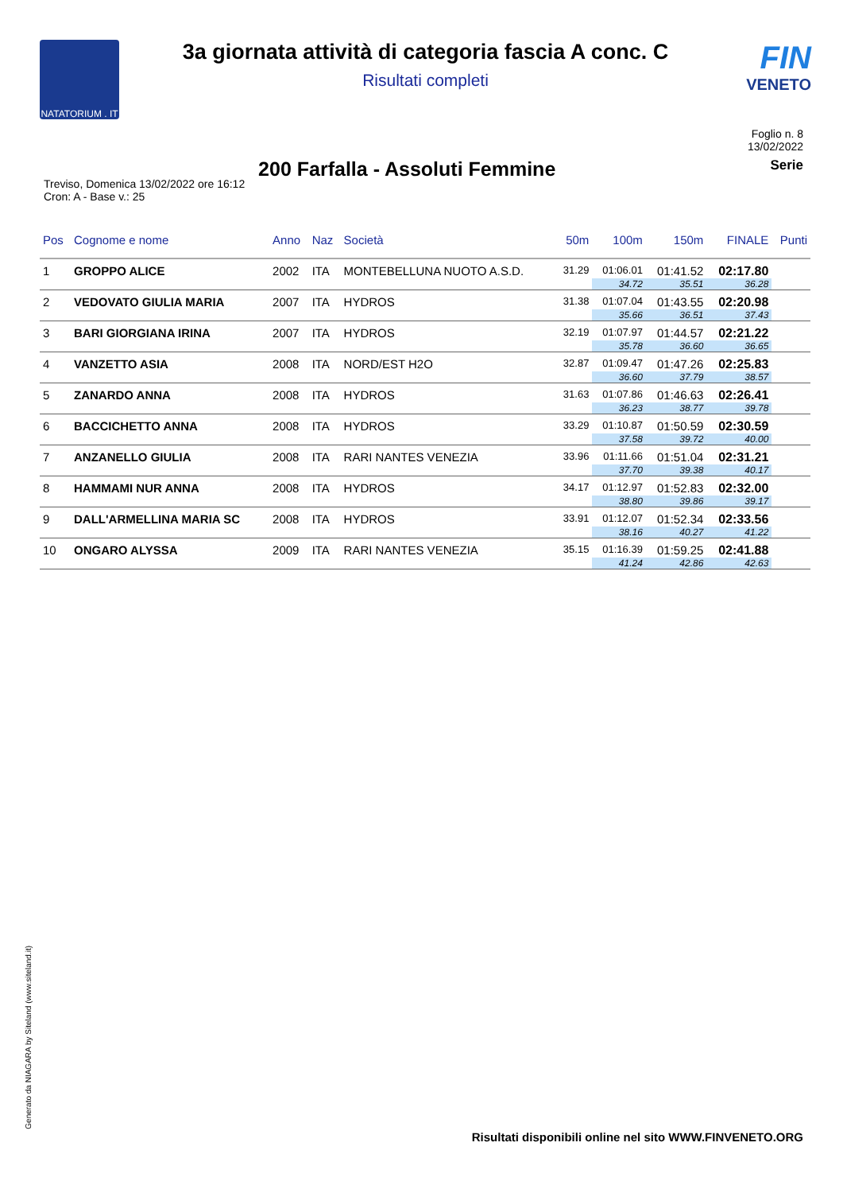NATATORIUM . IT
3a giornata attività di categoria fascia A conc. C
Risultati completi
FIN
VENETO
Foglio n. 8
13/02/2022
200 Farfalla - Assoluti Femmine
Serie
Treviso, Domenica 13/02/2022 ore 16:12
Cron: A - Base v.: 25
| Pos | Cognome e nome | Anno | Naz | Società | 50m | 100m | 150m | FINALE | Punti |
| --- | --- | --- | --- | --- | --- | --- | --- | --- | --- |
| 1 | GROPPO ALICE | 2002 | ITA | MONTEBELLUNA NUOTO A.S.D. | 31.29 | 01:06.01 | 01:41.52 | 02:17.80 | |
| | | | | | | 34.72 | 35.51 | 36.28 | |
| 2 | VEDOVATO GIULIA MARIA | 2007 | ITA | HYDROS | 31.38 | 01:07.04 | 01:43.55 | 02:20.98 | |
| | | | | | | 35.66 | 36.51 | 37.43 | |
| 3 | BARI GIORGIANA IRINA | 2007 | ITA | HYDROS | 32.19 | 01:07.97 | 01:44.57 | 02:21.22 | |
| | | | | | | 35.78 | 36.60 | 36.65 | |
| 4 | VANZETTO ASIA | 2008 | ITA | NORD/EST H2O | 32.87 | 01:09.47 | 01:47.26 | 02:25.83 | |
| | | | | | | 36.60 | 37.79 | 38.57 | |
| 5 | ZANARDO ANNA | 2008 | ITA | HYDROS | 31.63 | 01:07.86 | 01:46.63 | 02:26.41 | |
| | | | | | | 36.23 | 38.77 | 39.78 | |
| 6 | BACCICHETTO ANNA | 2008 | ITA | HYDROS | 33.29 | 01:10.87 | 01:50.59 | 02:30.59 | |
| | | | | | | 37.58 | 39.72 | 40.00 | |
| 7 | ANZANELLO GIULIA | 2008 | ITA | RARI NANTES VENEZIA | 33.96 | 01:11.66 | 01:51.04 | 02:31.21 | |
| | | | | | | 37.70 | 39.38 | 40.17 | |
| 8 | HAMMAMI NUR ANNA | 2008 | ITA | HYDROS | 34.17 | 01:12.97 | 01:52.83 | 02:32.00 | |
| | | | | | | 38.80 | 39.86 | 39.17 | |
| 9 | DALL'ARMELLINA MARIA SC | 2008 | ITA | HYDROS | 33.91 | 01:12.07 | 01:52.34 | 02:33.56 | |
| | | | | | | 38.16 | 40.27 | 41.22 | |
| 10 | ONGARO ALYSSA | 2009 | ITA | RARI NANTES VENEZIA | 35.15 | 01:16.39 | 01:59.25 | 02:41.88 | |
| | | | | | | 41.24 | 42.86 | 42.63 | |
Generato da NIAGARA by Siteland (www.siteland.it)
Risultati disponibili online nel sito WWW.FINVENETO.ORG